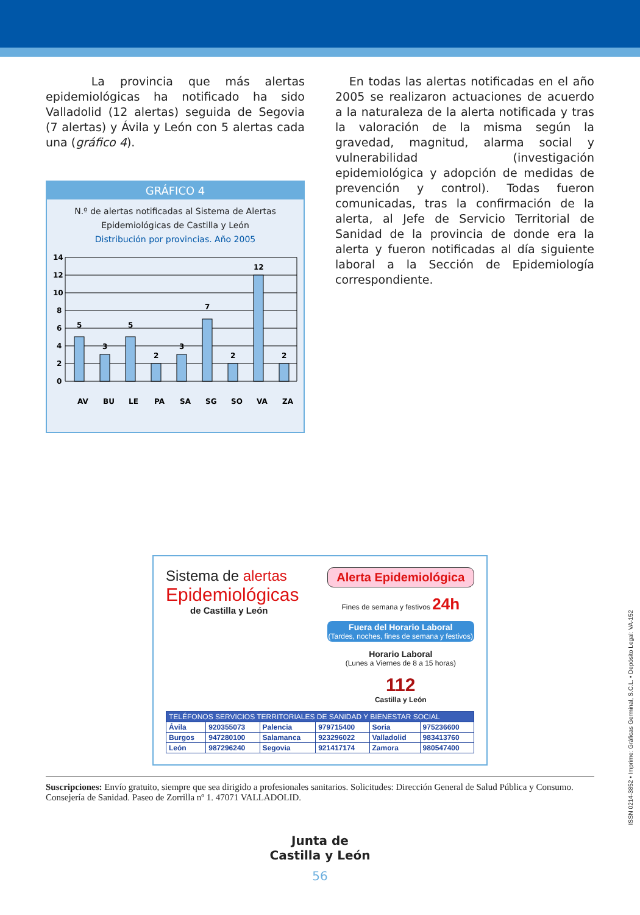La provincia que más alertas epidemiológicas ha notificado ha sido Valladolid (12 alertas) seguida de Segovia (7 alertas) y Ávila y León con 5 alertas cada una (gráfico 4).
GRÁFICO 4
N.º de alertas notificadas al Sistema de Alertas
Epidemiológicas de Castilla y León
Distribución por provincias. Año 2005
14
12
10
8
6
4
2
0
5
3
5
2
3
7
2
12
2
AV
BU
LE
PA
SA
SG
SO
VA
ZA
En todas las alertas notificadas en el año 2005 se realizaron actuaciones de acuerdo a la naturaleza de la alerta notificada y tras la valoración de la misma según la gravedad, magnitud, alarma social y vulnerabilidad (investigación epidemiológica y adopción de medidas de prevención y control). Todas fueron comunicadas, tras la confirmación de la alerta, al Jefe de Servicio Territorial de Sanidad de la provincia de donde era la alerta y fueron notificadas al día siguiente laboral a la Sección de Epidemiología correspondiente.
Sistema de alertas
Epidemiológicas
de Castilla y León
Alerta Epidemiológica
Fines de semana y festivos 24h
Fuera del Horario Laboral
(Tardes, noches, fines de semana y festivos)
Horario Laboral
(Lunes a Viernes de 8 a 15 horas)
112
Castilla y León
| TELÉFONOS SERVICIOS TERRITORIALES DE SANIDAD Y BIENESTAR SOCIAL | | | | | |
| Ávila | 920355073 | Palencia | 979715400 | Soria | 975236600 |
| Burgos | 947280100 | Salamanca | 923296022 | Valladolid | 983413760 |
| León | 987296240 | Segovia | 921417174 | Zamora | 980547400 |
Suscripciones: Envío gratuito, siempre que sea dirigido a profesionales sanitarios. Solicitudes: Dirección General de Salud Pública y Consumo. Consejería de Sanidad. Paseo de Zorrilla nº 1. 47071 VALLADOLID.
Junta de
Castilla y León
56
ISSN 0214-3852 • Imprime: Gráficas Germinal, S.C.L. • Depósito Legal: VA-152